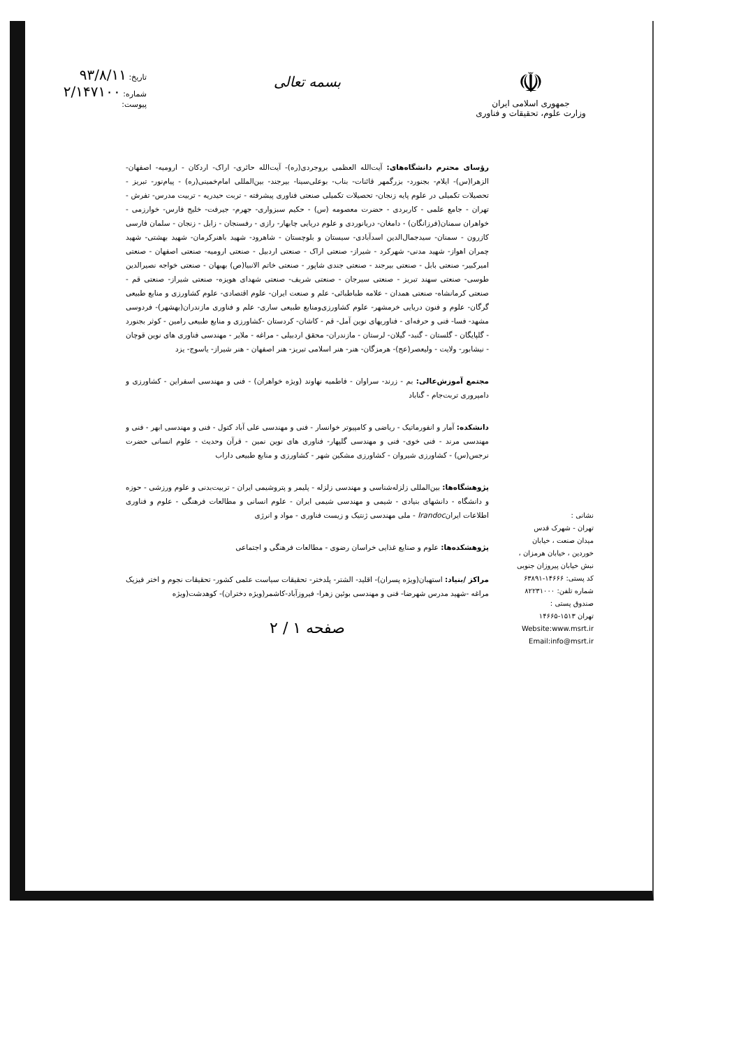☫
جمهوری اسلامی ایران
وزارت علوم، تحقیقات و فناوری
بسمه تعالی
تاریخ: ۹۳/۸/۱۱
شماره: ۲/۱۴۷۱۰۰
پیوست:
نشانی :
تهران - شهرک قدس
میدان صنعت ، خیابان
خوردین ، خیابان هرمزان ،
نبش خیابان پیروزان جنوبی
کد پستی: ۱۴۶۶۶-۶۳۸۹۱
شماره تلفن: ۸۲۲۳۱۰۰۰
صندوق پستی :
تهران ۱۵۱۳-۱۴۶۶۵
Website:www.msrt.ir
Email:info@msrt.ir
رؤسای محترم دانشگاه‌های: آیت‌الله العظمی بروجردی(ره)- آیت‌الله حائری- اراک- اردکان - ارومیه- اصفهان- الزهرا(س)- ایلام- بجنورد- بزرگمهر قائنات- بناب- بوعلی‌سینا- بیرجند- بین‌المللی امام‌خمینی(ره) - پیام‌نور- تبریز - تحصیلات تکمیلی در علوم پایه زنجان- تحصیلات تکمیلی صنعتی فناوری پیشرفته - تربت حیدریه - تربیت مدرس- تفرش - تهران - جامع علمی - کاربردی - حضرت معصومه (س) - حکیم سبزواری- جهرم- جیرفت- خلیج فارس- خوارزمی - خواهران سمنان(فرزانگان) - دامغان- دریانوردی و علوم دریایی چابهار- رازی - رفسنجان - زابل - زنجان - سلمان فارسی کازرون - سمنان- سیدجمال‌الدین اسدآبادی- سیستان و بلوچستان - شاهرود- شهید باهنرکرمان- شهید بهشتی- شهید چمران اهواز- شهید مدنی- شهرکرد - شیراز- صنعتی اراک - صنعتی اردبیل - صنعتی ارومیه- صنعتی اصفهان - صنعتی امیرکبیر- صنعتی بابل - صنعتی بیرجند - صنعتی جندی شاپور - صنعتی خاتم الانبیا(ص) بهبهان - صنعتی خواجه نصیرالدین طوسی- صنعتی سهند تبریز - صنعتی سیرجان - صنعتی شریف- صنعتی شهدای هویزه- صنعتی شیراز- صنعتی قم - صنعتی کرمانشاه- صنعتی همدان - علامه طباطبائی- علم و صنعت ایران- علوم اقتصادی- علوم کشاورزی و منابع طبیعی گرگان- علوم و فنون دریایی خرمشهر- علوم کشاورزی‌ومنابع طبیعی ساری- علم و فناوری مازندران(بهشهر)- فردوسی مشهد- فسا- فنی و حرفه‌ای - فناوریهای نوین آمل- قم - کاشان- کردستان -کشاورزی و منابع طبیعی رامین - کوثر بجنورد - گلپایگان - گلستان - گنبد- گیلان- لرستان - مازندران- محقق اردبیلی - مراغه - ملایر - مهندسی فناوری های نوین قوچان - نیشابور- ولایت - ولیعصر(عج)- هرمزگان- هنر- هنر اسلامی تبریز- هنر اصفهان - هنر شیراز- یاسوج- یزد
مجتمع آموزش‌عالی: بم - زرند- سراوان - فاطمیه نهاوند (ویژه خواهران) - فنی و مهندسی اسفراین - کشاورزی و دامپروری تربت‌جام - گناباد
دانشکده: آمار و انفورماتیک - ریاضی و کامپیوتر خوانسار - فنی و مهندسی علی آباد کتول - فنی و مهندسی ابهر - فنی و مهندسی مرند - فنی خوی- فنی و مهندسی گلپهار- فناوری های نوین نمین - قرآن وحدیث - علوم انسانی حضرت نرجس(س) - کشاورزی شیروان - کشاورزی مشکین شهر - کشاورزی و منابع طبیعی داراب
پژوهشگاه‌ها: بین‌المللی زلزله‌شناسی و مهندسی زلزله - پلیمر و پتروشیمی ایران - تربیت‌بدنی و علوم ورزشی - حوزه و دانشگاه - دانشهای بنیادی - شیمی و مهندسی شیمی ایران - علوم انسانی و مطالعات فرهنگی - علوم و فناوری اطلاعات ایرانIrandoc - ملی مهندسی ژنتیک و زیست فناوری - مواد و انرژی
پژوهشکده‌ها: علوم و صنایع غذایی خراسان رضوی - مطالعات فرهنگی و اجتماعی
مراکز /بنیاد: استهبان(ویژه پسران)- اقلید- الشتر- پلدختر- تحقیقات سیاست علمی کشور- تحقیقات نجوم و اختر فیزیک مراغه -شهید مدرس شهرضا- فنی و مهندسی بوئین زهرا- فیروزآباد-کاشمر(ویژه دختران)- کوهدشت(ویژه
صفحه ۱ / ۲